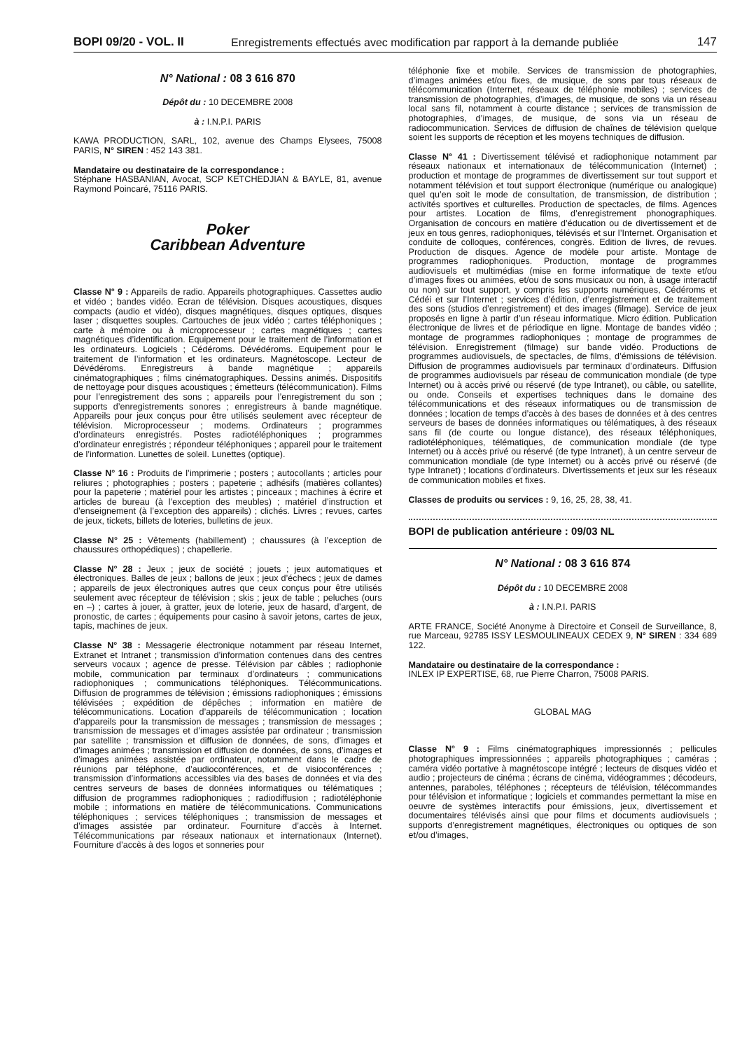BOPI 09/20 - VOL. II Enregistrements effectués avec modification par rapport à la demande publiée 147
N° National : 08 3 616 870
Dépôt du : 10 DECEMBRE 2008
à : I.N.P.I. PARIS
KAWA PRODUCTION, SARL, 102, avenue des Champs Elysees, 75008 PARIS, N° SIREN : 452 143 381.
Mandataire ou destinataire de la correspondance :
Stéphane HASBANIAN, Avocat, SCP KETCHEDJIAN & BAYLE, 81, avenue Raymond Poincaré, 75116 PARIS.
Poker
Caribbean Adventure
Classe N° 9 : Appareils de radio. Appareils photographiques. Cassettes audio et vidéo ; bandes vidéo. Ecran de télévision. Disques acoustiques, disques compacts (audio et vidéo), disques magnétiques, disques optiques, disques laser ; disquettes souples. Cartouches de jeux vidéo ; cartes téléphoniques ; carte à mémoire ou à microprocesseur ; cartes magnétiques ; cartes magnétiques d’identification. Equipement pour le traitement de l’information et les ordinateurs. Logiciels ; Cédéroms. Dévédéroms. Equipement pour le traitement de l’information et les ordinateurs. Magnétoscope. Lecteur de Dévédéroms. Enregistreurs à bande magnétique ; appareils cinématographiques ; films cinématographiques. Dessins animés. Dispositifs de nettoyage pour disques acoustiques ; émetteurs (télécommunication). Films pour l’enregistrement des sons ; appareils pour l’enregistrement du son ; supports d’enregistrements sonores ; enregistreurs à bande magnétique. Appareils pour jeux conçus pour être utilisés seulement avec récepteur de télévision. Microprocesseur ; modems. Ordinateurs ; programmes d’ordinateurs enregistrés. Postes radiotéléphoniques ; programmes d’ordinateur enregistrés ; répondeur téléphoniques ; appareil pour le traitement de l’information. Lunettes de soleil. Lunettes (optique).
Classe N° 16 : Produits de l’imprimerie ; posters ; autocollants ; articles pour reliures ; photographies ; posters ; papeterie ; adhésifs (matières collantes) pour la papeterie ; matériel pour les artistes ; pinceaux ; machines à écrire et articles de bureau (à l’exception des meubles) ; matériel d’instruction et d’enseignement (à l’exception des appareils) ; clichés. Livres ; revues, cartes de jeux, tickets, billets de loteries, bulletins de jeux.
Classe N° 25 : Vêtements (habillement) ; chaussures (à l’exception de chaussures orthopédiques) ; chapellerie.
Classe N° 28 : Jeux ; jeux de société ; jouets ; jeux automatiques et électroniques. Balles de jeux ; ballons de jeux ; jeux d’échecs ; jeux de dames ; appareils de jeux électroniques autres que ceux conçus pour être utilisés seulement avec récepteur de télévision ; skis ; jeux de table ; peluches (ours en –) ; cartes à jouer, à gratter, jeux de loterie, jeux de hasard, d’argent, de pronostic, de cartes ; équipements pour casino à savoir jetons, cartes de jeux, tapis, machines de jeux.
Classe N° 38 : Messagerie électronique notamment par réseau Internet, Extranet et Intranet ; transmission d’information contenues dans des centres serveurs vocaux ; agence de presse. Télévision par câbles ; radiophonie mobile, communication par terminaux d’ordinateurs ; communications radiophoniques ; communications téléphoniques. Télécommunications. Diffusion de programmes de télévision ; émissions radiophoniques ; émissions télévisées ; expédition de dépêches ; information en matière de télécommunications. Location d’appareils de télécommunication ; location d’appareils pour la transmission de messages ; transmission de messages ; transmission de messages et d’images assistée par ordinateur ; transmission par satellite ; transmission et diffusion de données, de sons, d’images et d’images animées ; transmission et diffusion de données, de sons, d’images et d’images animées assistée par ordinateur, notamment dans le cadre de réunions par téléphone, d’audioconférences, et de visioconférences ; transmission d’informations accessibles via des bases de données et via des centres serveurs de bases de données informatiques ou télématiques ; diffusion de programmes radiophoniques ; radiodiffusion ; radiotéléphonie mobile ; informations en matière de télécommunications. Communications téléphoniques ; services téléphoniques ; transmission de messages et d’images assistée par ordinateur. Fourniture d’accès à Internet. Télécommunications par réseaux nationaux et internationaux (Internet). Fourniture d’accès à des logos et sonneries pour
téléphonie fixe et mobile. Services de transmission de photographies, d’images animées et/ou fixes, de musique, de sons par tous réseaux de télécommunication (Internet, réseaux de téléphonie mobiles) ; services de transmission de photographies, d’images, de musique, de sons via un réseau local sans fil, notamment à courte distance ; services de transmission de photographies, d’images, de musique, de sons via un réseau de radiocommunication. Services de diffusion de chaînes de télévision quelque soient les supports de réception et les moyens techniques de diffusion.
Classe N° 41 : Divertissement télévisé et radiophonique notamment par réseaux nationaux et internationaux de télécommunication (Internet) ; production et montage de programmes de divertissement sur tout support et notamment télévision et tout support électronique (numérique ou analogique) quel qu’en soit le mode de consultation, de transmission, de distribution ; activités sportives et culturelles. Production de spectacles, de films. Agences pour artistes. Location de films, d’enregistrement phonographiques. Organisation de concours en matière d’éducation ou de divertissement et de jeux en tous genres, radiophoniques, télévisés et sur l’Internet. Organisation et conduite de colloques, conférences, congrès. Edition de livres, de revues. Production de disques. Agence de modèle pour artiste. Montage de programmes radiophoniques. Production, montage de programmes audiovisuels et multimédias (mise en forme informatique de texte et/ou d’images fixes ou animées, et/ou de sons musicaux ou non, à usage interactif ou non) sur tout support, y compris les supports numériques, Cédéroms et Cédéi et sur l’Internet ; services d’édition, d’enregistrement et de traitement des sons (studios d’enregistrement) et des images (filmage). Service de jeux proposés en ligne à partir d’un réseau informatique. Micro édition. Publication électronique de livres et de périodique en ligne. Montage de bandes vidéo ; montage de programmes radiophoniques ; montage de programmes de télévision. Enregistrement (filmage) sur bande vidéo. Productions de programmes audiovisuels, de spectacles, de films, d’émissions de télévision. Diffusion de programmes audiovisuels par terminaux d’ordinateurs. Diffusion de programmes audiovisuels par réseau de communication mondiale (de type Internet) ou à accès privé ou réservé (de type Intranet), ou câble, ou satellite, ou onde. Conseils et expertises techniques dans le domaine des télécommunications et des réseaux informatiques ou de transmission de données ; location de temps d’accès à des bases de données et à des centres serveurs de bases de données informatiques ou télématiques, à des réseaux sans fil (de courte ou longue distance), des réseaux téléphoniques, radiotéléphoniques, télématiques, de communication mondiale (de type Internet) ou à accès privé ou réservé (de type Intranet), à un centre serveur de communication mondiale (de type Internet) ou à accès privé ou réservé (de type Intranet) ; locations d’ordinateurs. Divertissements et jeux sur les réseaux de communication mobiles et fixes.
Classes de produits ou services : 9, 16, 25, 28, 38, 41.
BOPI de publication antérieure : 09/03 NL
N° National : 08 3 616 874
Dépôt du : 10 DECEMBRE 2008
à : I.N.P.I. PARIS
ARTE FRANCE, Société Anonyme à Directoire et Conseil de Surveillance, 8, rue Marceau, 92785 ISSY LESMOULINEAUX CEDEX 9, N° SIREN : 334 689 122.
Mandataire ou destinataire de la correspondance :
INLEX IP EXPERTISE, 68, rue Pierre Charron, 75008 PARIS.
GLOBAL MAG
Classe N° 9 : Films cinématographiques impressionnés ; pellicules photographiques impressionnées ; appareils photographiques ; caméras ; caméra vidéo portative à magnétoscope intégré ; lecteurs de disques vidéo et audio ; projecteurs de cinéma ; écrans de cinéma, vidéogrammes ; décodeurs, antennes, paraboles, téléphones ; récepteurs de télévision, télécommandes pour télévision et informatique ; logiciels et commandes permettant la mise en oeuvre de systèmes interactifs pour émissions, jeux, divertissement et documentaires télévisés ainsi que pour films et documents audiovisuels ; supports d’enregistrement magnétiques, électroniques ou optiques de son et/ou d’images,